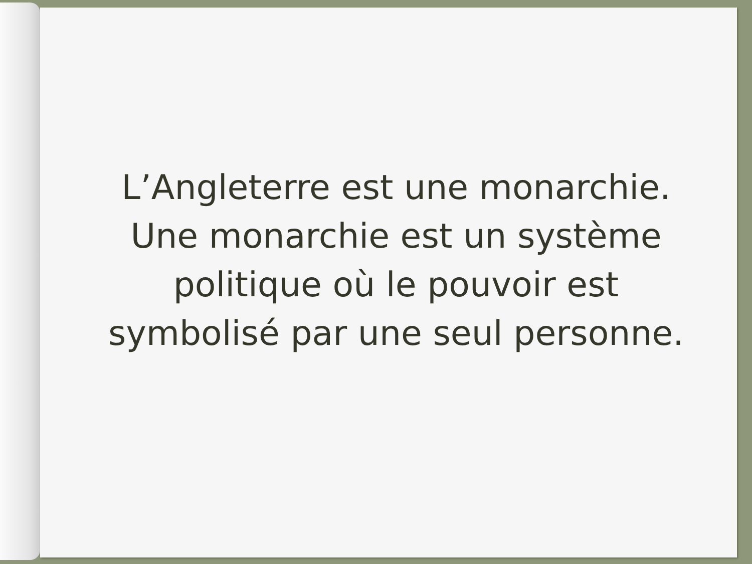L’Angleterre est une monarchie. Une monarchie est un système politique où le pouvoir est symbolisé par une seul personne.